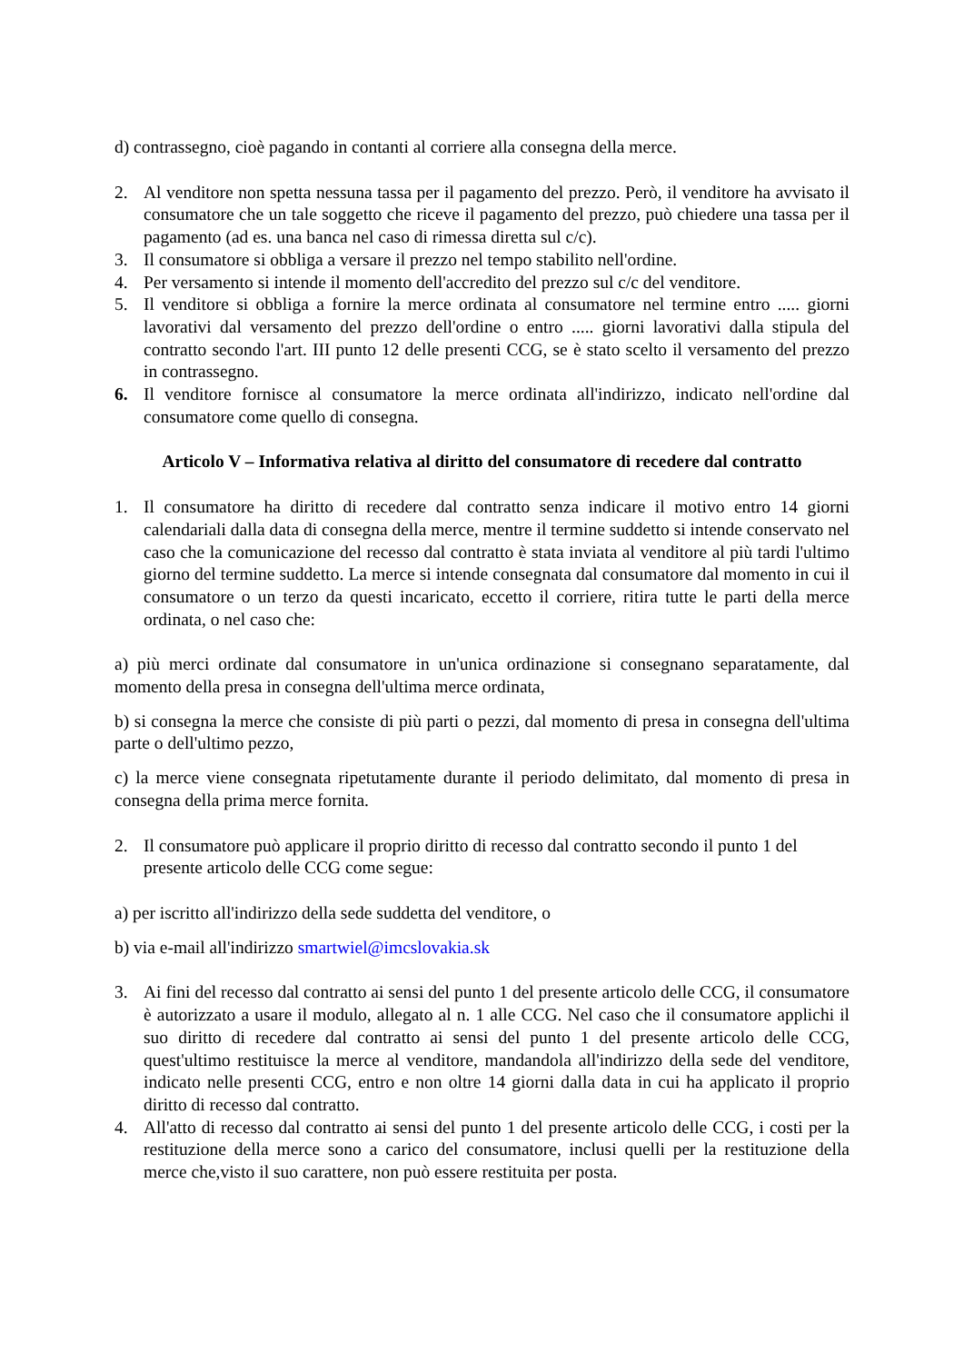d) contrassegno, cioè pagando in contanti al corriere alla consegna della merce.
2. Al venditore non spetta nessuna tassa per il pagamento del prezzo. Però, il venditore ha avvisato il consumatore che un tale soggetto che riceve il pagamento del prezzo, può chiedere una tassa per il pagamento (ad es. una banca nel caso di rimessa diretta sul c/c).
3. Il consumatore si obbliga a versare il prezzo nel tempo stabilito nell'ordine.
4. Per versamento si intende il momento dell'accredito del prezzo sul c/c del venditore.
5. Il venditore si obbliga a fornire la merce ordinata al consumatore nel termine entro ..... giorni lavorativi dal versamento del prezzo dell'ordine o entro ..... giorni lavorativi dalla stipula del contratto secondo l'art. III punto 12 delle presenti CCG, se è stato scelto il versamento del prezzo in contrassegno.
6. Il venditore fornisce al consumatore la merce ordinata all'indirizzo, indicato nell'ordine dal consumatore come quello di consegna.
Articolo V – Informativa relativa al diritto del consumatore di recedere dal contratto
1. Il consumatore ha diritto di recedere dal contratto senza indicare il motivo entro 14 giorni calendariali dalla data di consegna della merce, mentre il termine suddetto si intende conservato nel caso che la comunicazione del recesso dal contratto è stata inviata al venditore al più tardi l'ultimo giorno del termine suddetto. La merce si intende consegnata dal consumatore dal momento in cui il consumatore o un terzo da questi incaricato, eccetto il corriere, ritira tutte le parti della merce ordinata, o nel caso che:
a) più merci ordinate dal consumatore in un'unica ordinazione si consegnano separatamente, dal momento della presa in consegna dell'ultima merce ordinata,
b) si consegna la merce che consiste di più parti o pezzi, dal momento di presa in consegna dell'ultima parte o dell'ultimo pezzo,
c) la merce viene consegnata ripetutamente durante il periodo delimitato, dal momento di presa in consegna della prima merce fornita.
2. Il consumatore può applicare il proprio diritto di recesso dal contratto secondo il punto 1 del presente articolo delle CCG come segue:
a) per iscritto all'indirizzo della sede suddetta del venditore, o
b) via e-mail all'indirizzo smartwiel@imcslovakia.sk
3. Ai fini del recesso dal contratto ai sensi del punto 1 del presente articolo delle CCG, il consumatore è autorizzato a usare il modulo, allegato al n. 1 alle CCG. Nel caso che il consumatore applichi il suo diritto di recedere dal contratto ai sensi del punto 1 del presente articolo delle CCG, quest'ultimo restituisce la merce al venditore, mandandola all'indirizzo della sede del venditore, indicato nelle presenti CCG, entro e non oltre 14 giorni dalla data in cui ha applicato il proprio diritto di recesso dal contratto.
4. All'atto di recesso dal contratto ai sensi del punto 1 del presente articolo delle CCG, i costi per la restituzione della merce sono a carico del consumatore, inclusi quelli per la restituzione della merce che,visto il suo carattere, non può essere restituita per posta.